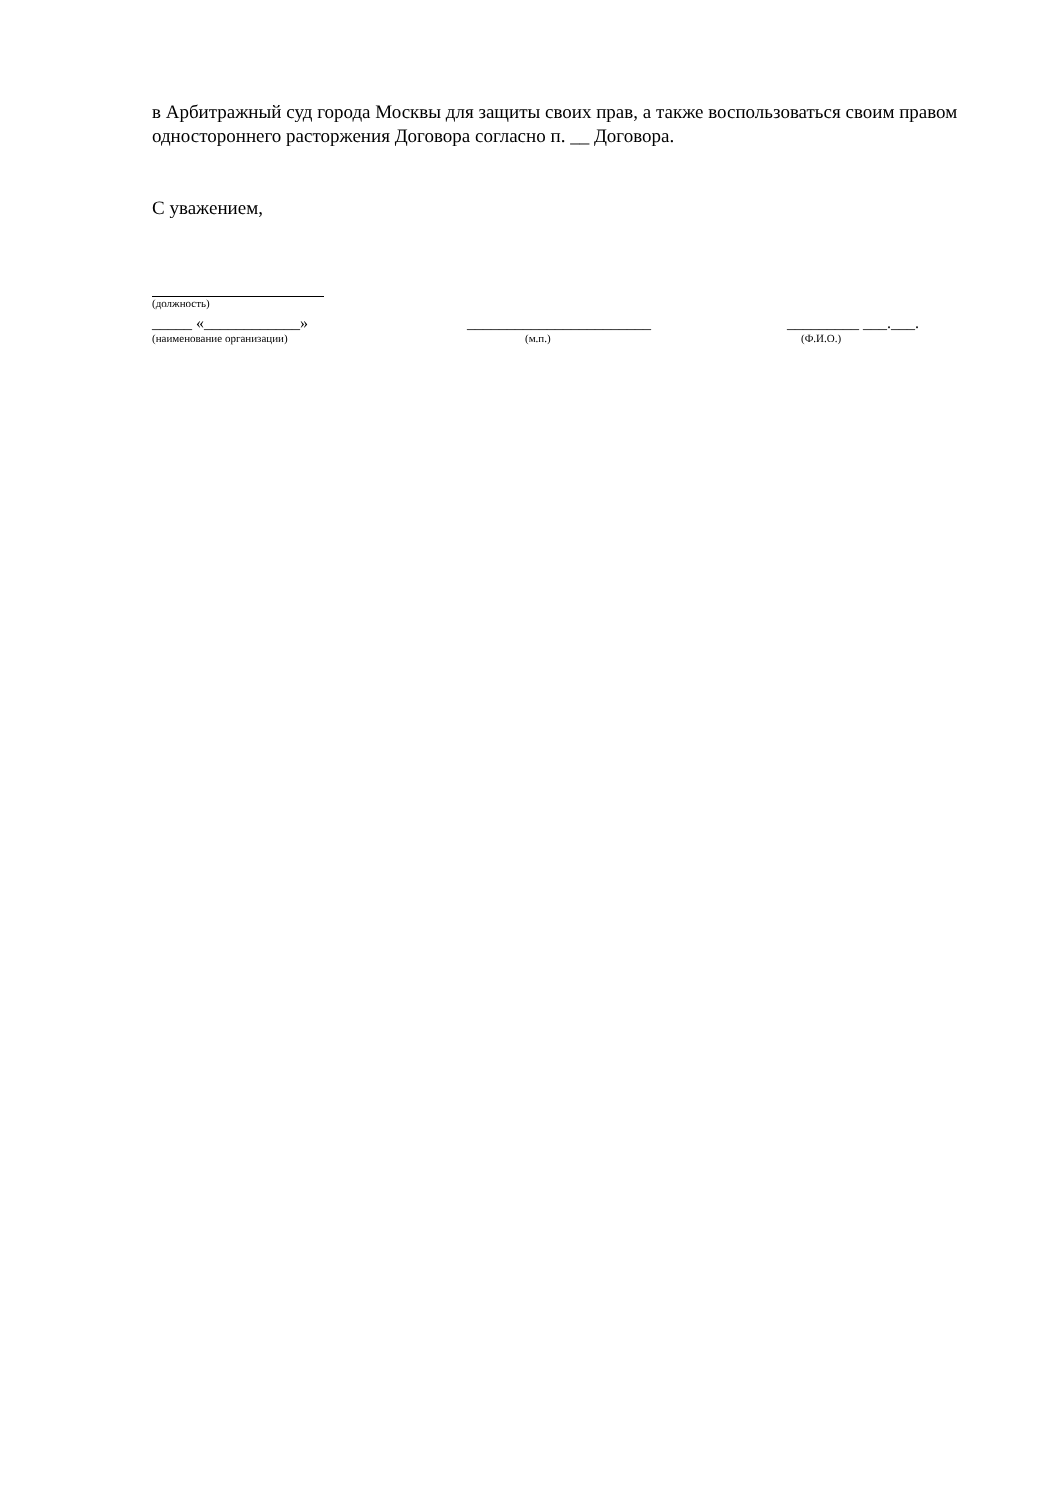в Арбитражный суд города Москвы для защиты своих прав, а также воспользоваться своим правом одностороннего расторжения Договора согласно п. __ Договора.
С уважением,
(должность)
_____ «____________»
(наименование организации)
_______________________
(м.п.)
_________ ___.___.
(Ф.И.О.)